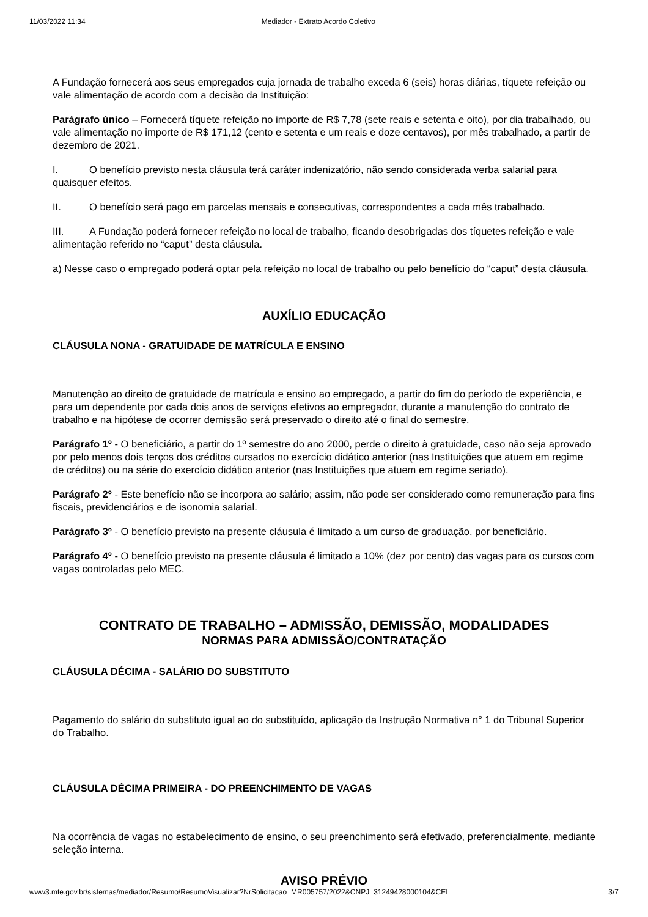11/03/2022 11:34 Mediador - Extrato Acordo Coletivo
A Fundação fornecerá aos seus empregados cuja jornada de trabalho exceda 6 (seis) horas diárias, tíquete refeição ou vale alimentação de acordo com a decisão da Instituição:
Parágrafo único – Fornecerá tíquete refeição no importe de R$ 7,78 (sete reais e setenta e oito), por dia trabalhado, ou vale alimentação no importe de R$ 171,12 (cento e setenta e um reais e doze centavos), por mês trabalhado, a partir de dezembro de 2021.
I. O benefício previsto nesta cláusula terá caráter indenizatório, não sendo considerada verba salarial para quaisquer efeitos.
II. O benefício será pago em parcelas mensais e consecutivas, correspondentes a cada mês trabalhado.
III. A Fundação poderá fornecer refeição no local de trabalho, ficando desobrigadas dos tíquetes refeição e vale alimentação referido no “caput” desta cláusula.
a) Nesse caso o empregado poderá optar pela refeição no local de trabalho ou pelo benefício do “caput” desta cláusula.
AUXÍLIO EDUCAÇÃO
CLÁUSULA NONA - GRATUIDADE DE MATRÍCULA E ENSINO
Manutenção ao direito de gratuidade de matrícula e ensino ao empregado, a partir do fim do período de experiência, e para um dependente por cada dois anos de serviços efetivos ao empregador, durante a manutenção do contrato de trabalho e na hipótese de ocorrer demissão será preservado o direito até o final do semestre.
Parágrafo 1º - O beneficiário, a partir do 1º semestre do ano 2000, perde o direito à gratuidade, caso não seja aprovado por pelo menos dois terços dos créditos cursados no exercício didático anterior (nas Instituições que atuem em regime de créditos) ou na série do exercício didático anterior (nas Instituições que atuem em regime seriado).
Parágrafo 2º - Este benefício não se incorpora ao salário; assim, não pode ser considerado como remuneração para fins fiscais, previdenciários e de isonomia salarial.
Parágrafo 3º - O benefício previsto na presente cláusula é limitado a um curso de graduação, por beneficiário.
Parágrafo 4º - O benefício previsto na presente cláusula é limitado a 10% (dez por cento) das vagas para os cursos com vagas controladas pelo MEC.
CONTRATO DE TRABALHO – ADMISSÃO, DEMISSÃO, MODALIDADES
NORMAS PARA ADMISSÃO/CONTRATAÇÃO
CLÁUSULA DÉCIMA - SALÁRIO DO SUBSTITUTO
Pagamento do salário do substituto igual ao do substituído, aplicação da Instrução Normativa n° 1 do Tribunal Superior do Trabalho.
CLÁUSULA DÉCIMA PRIMEIRA - DO PREENCHIMENTO DE VAGAS
Na ocorrência de vagas no estabelecimento de ensino, o seu preenchimento será efetivado, preferencialmente, mediante seleção interna.
AVISO PRÉVIO
www3.mte.gov.br/sistemas/mediador/Resumo/ResumoVisualizar?NrSolicitacao=MR005757/2022&CNPJ=31249428000104&CEI= 3/7